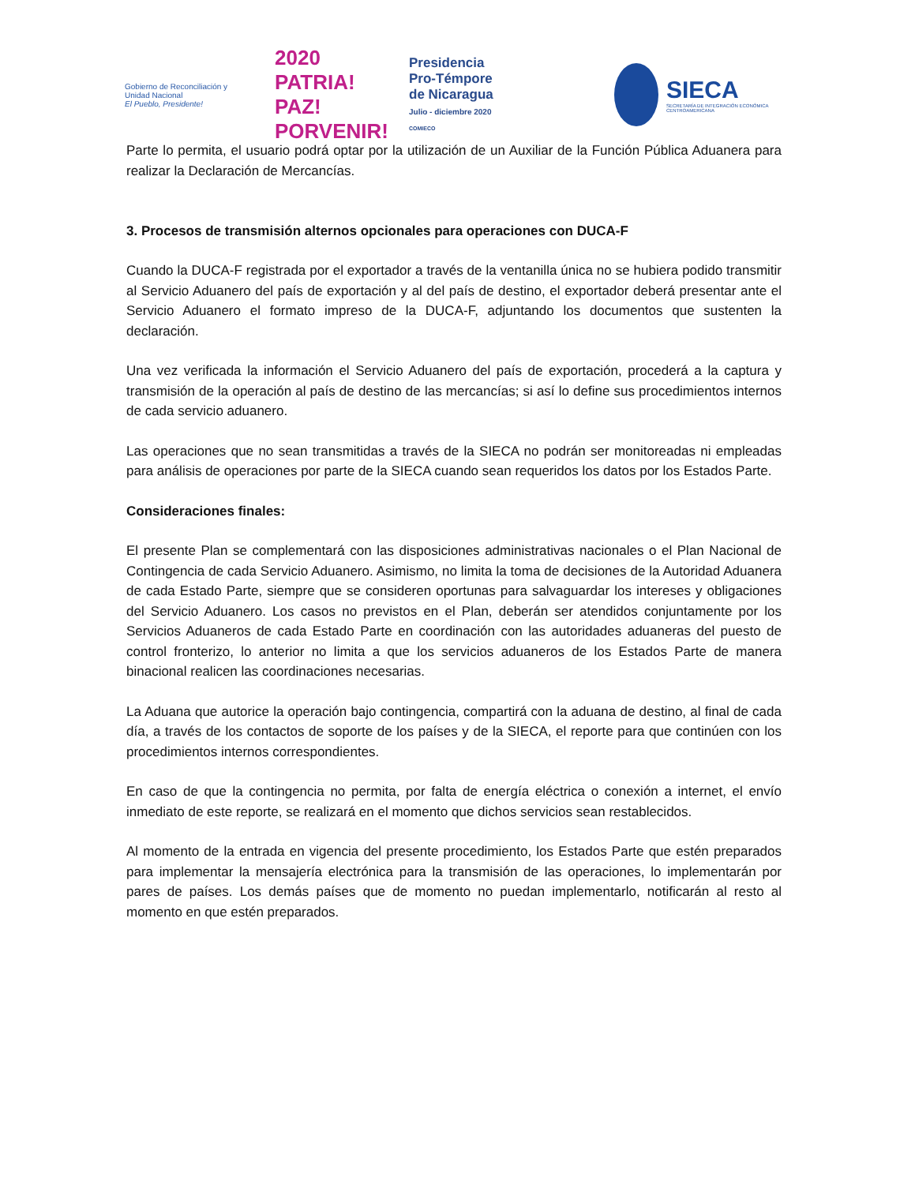Gobierno de Reconciliación y Unidad Nacional
El Pueblo, Presidente!
2020 PATRIA! PAZ! PORVENIR!
Presidencia
Pro-Témpore
de Nicaragua
Julio - diciembre 2020
COMIECO
SIECA
SECRETARÍA DE INTEGRACIÓN ECONÓMICA CENTROAMERICANA
Parte lo permita, el usuario podrá optar por la utilización de un Auxiliar de la Función Pública Aduanera para realizar la Declaración de Mercancías.
3. Procesos de transmisión alternos opcionales para operaciones con DUCA-F
Cuando la DUCA-F registrada por el exportador a través de la ventanilla única no se hubiera podido transmitir al Servicio Aduanero del país de exportación y al del país de destino, el exportador deberá presentar ante el Servicio Aduanero el formato impreso de la DUCA-F, adjuntando los documentos que sustenten la declaración.
Una vez verificada la información el Servicio Aduanero del país de exportación, procederá a la captura y transmisión de la operación al país de destino de las mercancías; si así lo define sus procedimientos internos de cada servicio aduanero.
Las operaciones que no sean transmitidas a través de la SIECA no podrán ser monitoreadas ni empleadas para análisis de operaciones por parte de la SIECA cuando sean requeridos los datos por los Estados Parte.
Consideraciones finales:
El presente Plan se complementará con las disposiciones administrativas nacionales o el Plan Nacional de Contingencia de cada Servicio Aduanero. Asimismo, no limita la toma de decisiones de la Autoridad Aduanera de cada Estado Parte, siempre que se consideren oportunas para salvaguardar los intereses y obligaciones del Servicio Aduanero. Los casos no previstos en el Plan, deberán ser atendidos conjuntamente por los Servicios Aduaneros de cada Estado Parte en coordinación con las autoridades aduaneras del puesto de control fronterizo, lo anterior no limita a que los servicios aduaneros de los Estados Parte de manera binacional realicen las coordinaciones necesarias.
La Aduana que autorice la operación bajo contingencia, compartirá con la aduana de destino, al final de cada día, a través de los contactos de soporte de los países y de la SIECA, el reporte para que continúen con los procedimientos internos correspondientes.
En caso de que la contingencia no permita, por falta de energía eléctrica o conexión a internet, el envío inmediato de este reporte, se realizará en el momento que dichos servicios sean restablecidos.
Al momento de la entrada en vigencia del presente procedimiento, los Estados Parte que estén preparados para implementar la mensajería electrónica para la transmisión de las operaciones, lo implementarán por pares de países. Los demás países que de momento no puedan implementarlo, notificarán al resto al momento en que estén preparados.